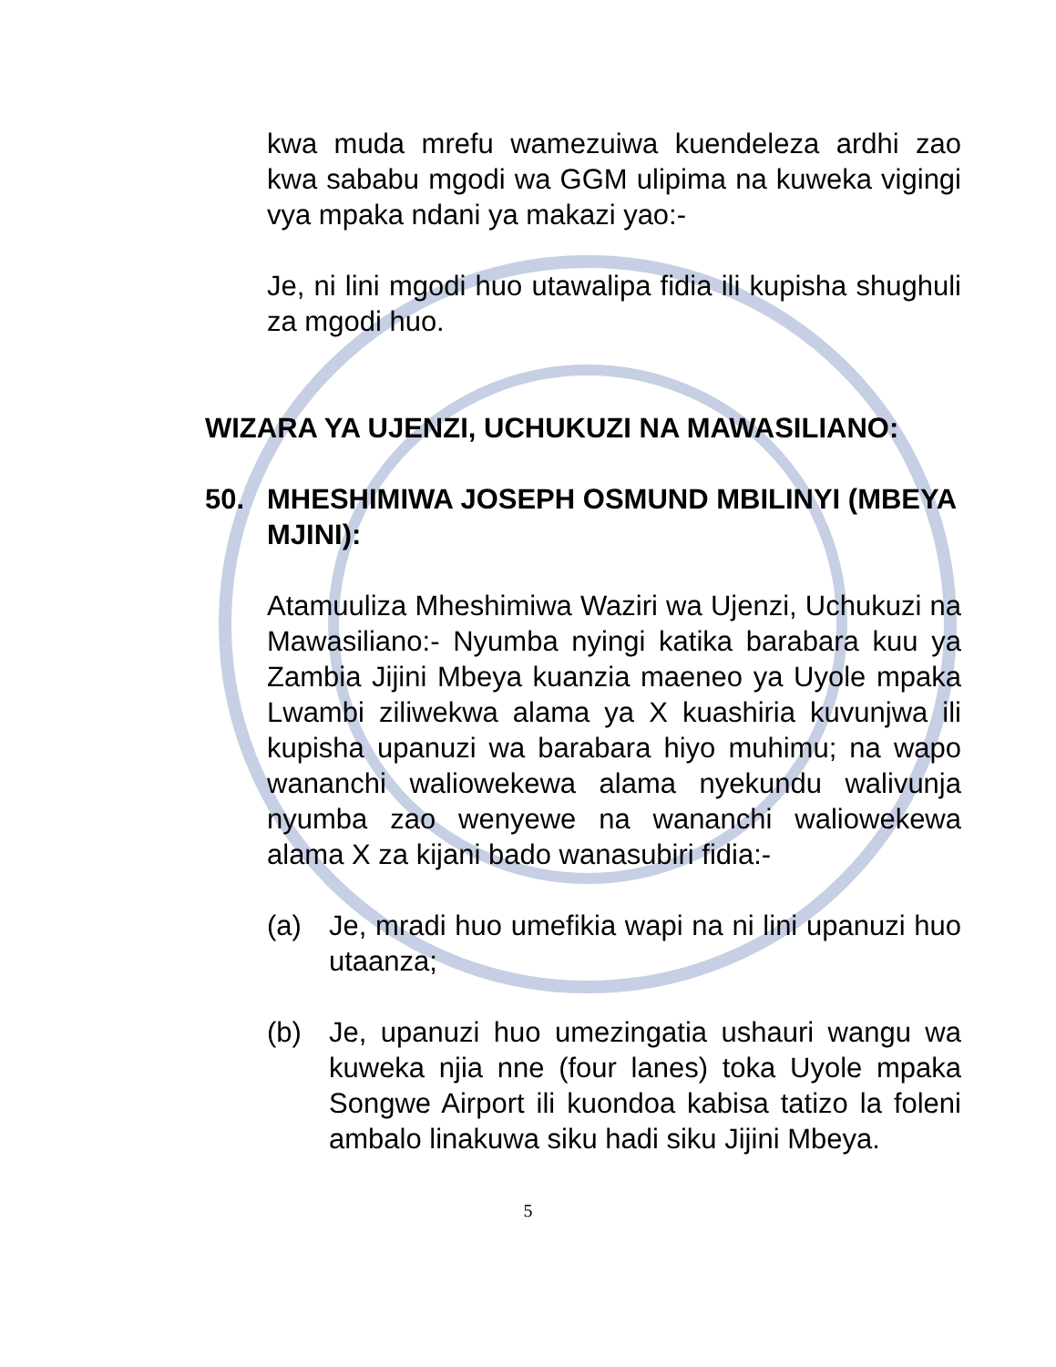kwa muda mrefu wamezuiwa kuendeleza ardhi zao kwa sababu mgodi wa GGM ulipima na kuweka vigingi vya mpaka ndani ya makazi yao:-
Je, ni lini mgodi huo utawalipa fidia ili kupisha shughuli za mgodi huo.
WIZARA YA UJENZI, UCHUKUZI NA MAWASILIANO:
50. MHESHIMIWA JOSEPH OSMUND MBILINYI (MBEYA MJINI):
Atamuuliza Mheshimiwa Waziri wa Ujenzi, Uchukuzi na Mawasiliano:- Nyumba nyingi katika barabara kuu ya Zambia Jijini Mbeya kuanzia maeneo ya Uyole mpaka Lwambi ziliwekwa alama ya X kuashiria kuvunjwa ili kupisha upanuzi wa barabara hiyo muhimu; na wapo wananchi waliowekewa alama nyekundu walivunja nyumba zao wenyewe na wananchi waliowekewa alama X za kijani bado wanasubiri fidia:-
(a) Je, mradi huo umefikia wapi na ni lini upanuzi huo utaanza;
(b) Je, upanuzi huo umezingatia ushauri wangu wa kuweka njia nne (four lanes) toka Uyole mpaka Songwe Airport ili kuondoa kabisa tatizo la foleni ambalo linakuwa siku hadi siku Jijini Mbeya.
5